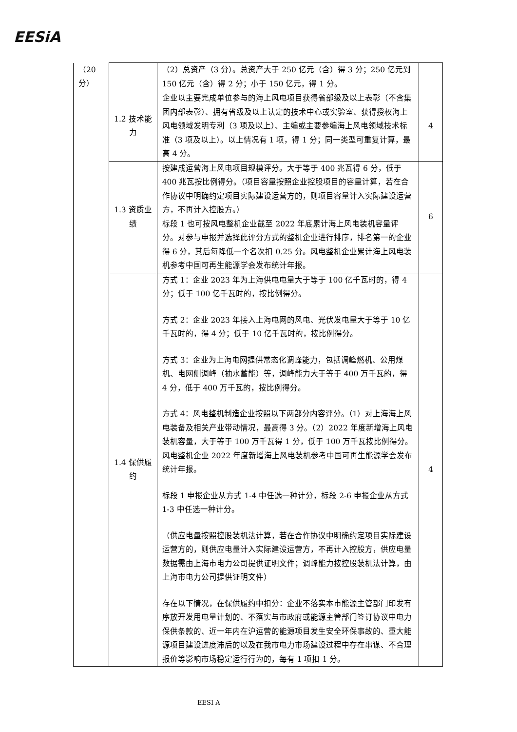EESiA
| （20分） | | （2）总资产（3 分）。总资产大于 250 亿元（含）得 3 分；250 亿元到 150 亿元（含）得 2 分；小于 150 亿元，得 1 分。 | |
| | 1.2 技术能力 | 企业以主要完成单位参与的海上风电项目获得省部级及以上表彰（不含集团内部表彰）、拥有省级及以上认定的技术中心或实验室、获得授权海上风电领域发明专利（3 项及以上）、主编或主要参编海上风电领域技术标准（3 项及以上）。以上情况有 1 项，得 1 分；同一类型可重复计算，最高 4 分。 | 4 |
| | 1.3 资质业绩 | 按建成运营海上风电项目规模评分。大于等于 400 兆瓦得 6 分，低于 400 兆瓦按比例得分。（项目容量按照企业控股项目的容量计算，若在合作协议中明确约定项目实际建设运营方的，则项目容量计入实际建设运营方，不再计入控股方。） 标段 1 也可按风电整机企业截至 2022 年底累计海上风电装机容量评分。对参与申报并选择此评分方式的整机企业进行排序，排名第一的企业得 6 分，其后每降低一个名次扣 0.25 分。风电整机企业累计海上风电装机参考中国可再生能源学会发布统计年报。 | 6 |
| | 1.4 保供履约 | 方式 1：企业 2023 年为上海供电电量大于等于 100 亿千瓦时的，得 4 分；低于 100 亿千瓦时的，按比例得分。 方式 2：企业 2023 年接入上海电网的风电、光伏发电量大于等于 10 亿千瓦时的，得 4 分；低于 10 亿千瓦时的，按比例得分。 方式 3：企业为上海电网提供常态化调峰能力，包括调峰燃机、公用煤机、电网侧调峰（抽水蓄能）等，调峰能力大于等于 400 万千瓦的，得 4 分，低于 400 万千瓦的，按比例得分。 方式 4：风电整机制造企业按照以下两部分内容评分。（1）对上海海上风电装备及相关产业带动情况，最高得 3 分。（2）2022 年度新增海上风电装机容量，大于等于 100 万千瓦得 1 分，低于 100 万千瓦按比例得分。风电整机企业 2022 年度新增海上风电装机参考中国可再生能源学会发布统计年报。 标段 1 申报企业从方式 1-4 中任选一种计分，标段 2-6 申报企业从方式 1-3 中任选一种计分。 （供应电量按照控股装机法计算，若在合作协议中明确约定项目实际建设运营方的，则供应电量计入实际建设运营方，不再计入控股方，供应电量数据需由上海市电力公司提供证明文件；调峰能力按控股装机法计算，由上海市电力公司提供证明文件） 存在以下情况，在保供履约中扣分：企业不落实本市能源主管部门印发有序放开发用电量计划的、不落实与市政府或能源主管部门签订协议中电力保供条款的、近一年内在沪运营的能源项目发生安全环保事故的、重大能源项目建设进度滞后的以及在我市电力市场建设过程中存在串谋、不合理报价等影响市场稳定运行行为的，每有 1 项扣 1 分。 | 4 |
EESI A